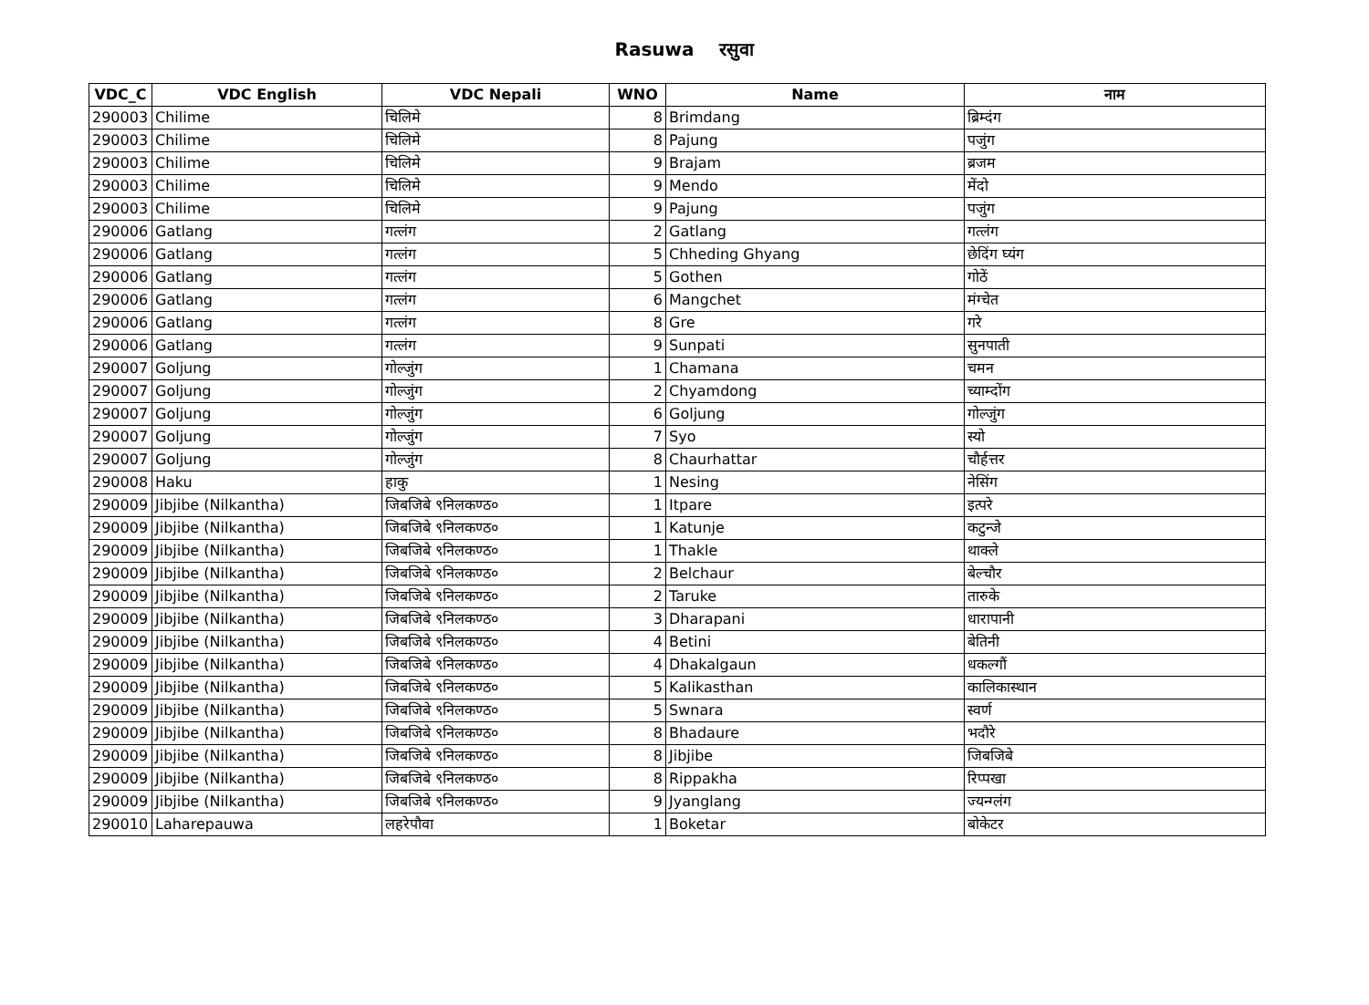Rasuwa रसुवा
| VDC_C | VDC English | VDC Nepali | WNO | Name | नाम |
| --- | --- | --- | --- | --- | --- |
| 290003 | Chilime | चिलिमे | 8 | Brimdang | ब्रिम्दंग |
| 290003 | Chilime | चिलिमे | 8 | Pajung | पजुंग |
| 290003 | Chilime | चिलिमे | 9 | Brajam | ब्रजम |
| 290003 | Chilime | चिलिमे | 9 | Mendo | मेंदो |
| 290003 | Chilime | चिलिमे | 9 | Pajung | पजुंग |
| 290006 | Gatlang | गत्लंग | 2 | Gatlang | गत्लंग |
| 290006 | Gatlang | गत्लंग | 5 | Chheding Ghyang | छेदिंग घ्यंग |
| 290006 | Gatlang | गत्लंग | 5 | Gothen | गोठें |
| 290006 | Gatlang | गत्लंग | 6 | Mangchet | मंग्चेत |
| 290006 | Gatlang | गत्लंग | 8 | Gre | गरे |
| 290006 | Gatlang | गत्लंग | 9 | Sunpati | सुनपाती |
| 290007 | Goljung | गोल्जुंग | 1 | Chamana | चमन |
| 290007 | Goljung | गोल्जुंग | 2 | Chyamdong | च्याम्दोंग |
| 290007 | Goljung | गोल्जुंग | 6 | Goljung | गोल्जुंग |
| 290007 | Goljung | गोल्जुंग | 7 | Syo | स्यो |
| 290007 | Goljung | गोल्जुंग | 8 | Chaurhattar | चौर्हत्तर |
| 290008 | Haku | हाकु | 1 | Nesing | नेसिंग |
| 290009 | Jibjibe (Nilkantha) | जिबजिबे ९निलकण्ठ० | 1 | Itpare | इत्परे |
| 290009 | Jibjibe (Nilkantha) | जिबजिबे ९निलकण्ठ० | 1 | Katunje | कटुन्जे |
| 290009 | Jibjibe (Nilkantha) | जिबजिबे ९निलकण्ठ० | 1 | Thakle | थाक्ले |
| 290009 | Jibjibe (Nilkantha) | जिबजिबे ९निलकण्ठ० | 2 | Belchaur | बेल्चौर |
| 290009 | Jibjibe (Nilkantha) | जिबजिबे ९निलकण्ठ० | 2 | Taruke | तारुके |
| 290009 | Jibjibe (Nilkantha) | जिबजिबे ९निलकण्ठ० | 3 | Dharapani | धारापानी |
| 290009 | Jibjibe (Nilkantha) | जिबजिबे ९निलकण्ठ० | 4 | Betini | बेतिनी |
| 290009 | Jibjibe (Nilkantha) | जिबजिबे ९निलकण्ठ० | 4 | Dhakalgaun | धकल्गौं |
| 290009 | Jibjibe (Nilkantha) | जिबजिबे ९निलकण्ठ० | 5 | Kalikasthan | कालिकास्थान |
| 290009 | Jibjibe (Nilkantha) | जिबजिबे ९निलकण्ठ० | 5 | Swnara | स्वर्ण |
| 290009 | Jibjibe (Nilkantha) | जिबजिबे ९निलकण्ठ० | 8 | Bhadaure | भदौरे |
| 290009 | Jibjibe (Nilkantha) | जिबजिबे ९निलकण्ठ० | 8 | Jibjibe | जिबजिबे |
| 290009 | Jibjibe (Nilkantha) | जिबजिबे ९निलकण्ठ० | 8 | Rippakha | रिप्पखा |
| 290009 | Jibjibe (Nilkantha) | जिबजिबे ९निलकण्ठ० | 9 | Jyanglang | ज्यन्ग्लंग |
| 290010 | Laharepauwa | लहरेपौवा | 1 | Boketar | बोकेटर |